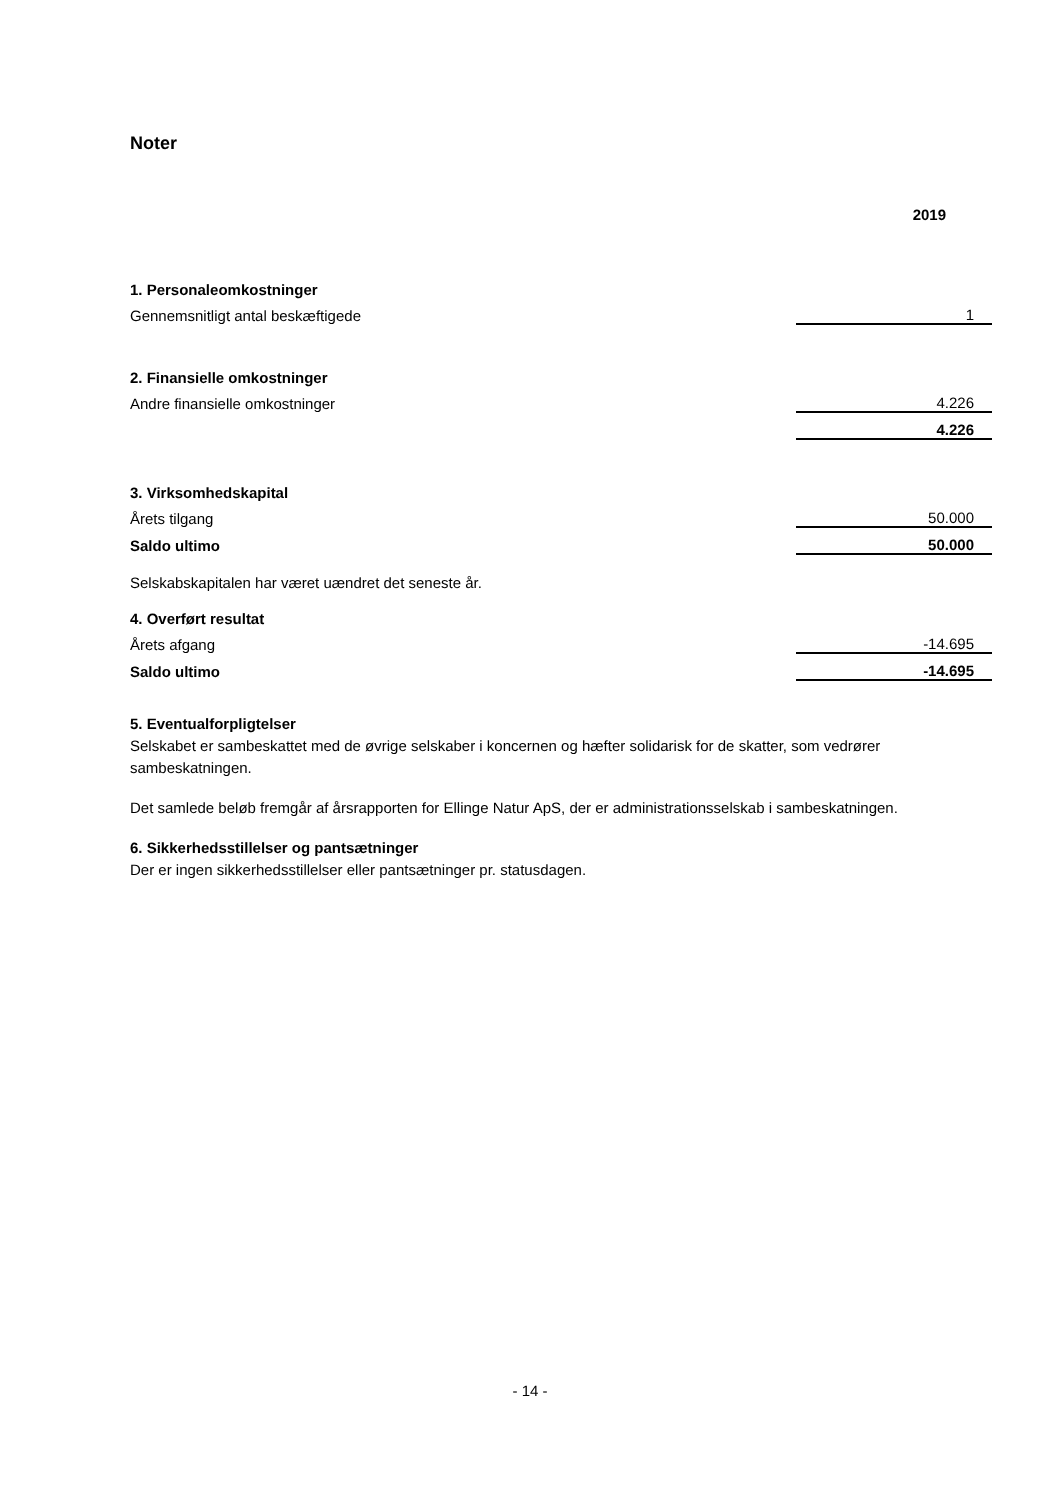Noter
| | 2019 |
| 1. Personaleomkostninger | |
| Gennemsnitligt antal beskæftigede | 1 |
| 2. Finansielle omkostninger | |
| Andre finansielle omkostninger | 4.226 |
| | 4.226 |
| 3. Virksomhedskapital | |
| Årets tilgang | 50.000 |
| Saldo ultimo | 50.000 |
| Selskabskapitalen har været uændret det seneste år. | |
| 4. Overført resultat | |
| Årets afgang | -14.695 |
| Saldo ultimo | -14.695 |
5. Eventualforpligtelser
Selskabet er sambeskattet med de øvrige selskaber i koncernen og hæfter solidarisk for de skatter, som vedrører sambeskatningen.
Det samlede beløb fremgår af årsrapporten for Ellinge Natur ApS, der er administrationsselskab i sambeskatningen.
6. Sikkerhedsstillelser og pantsætninger
Der er ingen sikkerhedsstillelser eller pantsætninger pr. statusdagen.
- 14 -